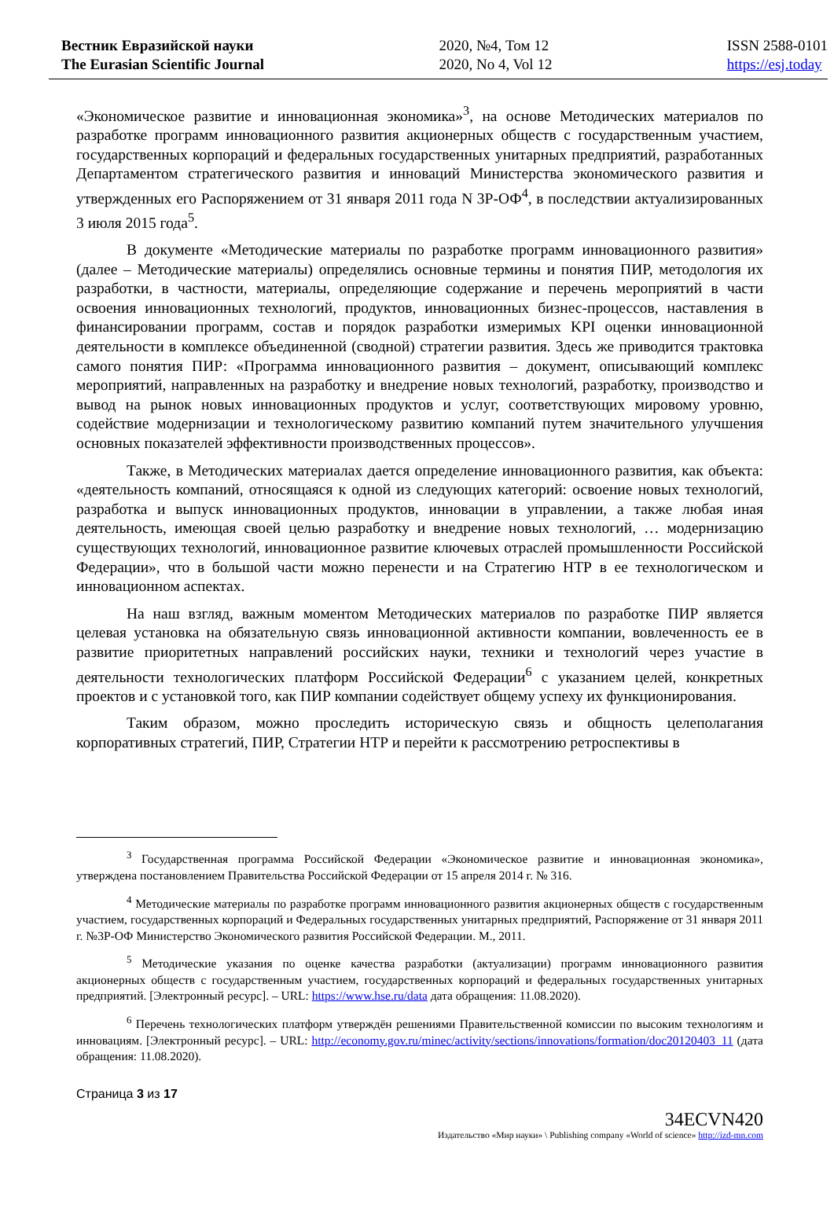Вестник Евразийской науки
The Eurasian Scientific Journal
2020, №4, Том 12
2020, No 4, Vol 12
ISSN 2588-0101
https://esj.today
«Экономическое развитие и инновационная экономика»<sup>3</sup>, на основе Методических материалов по разработке программ инновационного развития акционерных обществ с государственным участием, государственных корпораций и федеральных государственных унитарных предприятий, разработанных Департаментом стратегического развития и инноваций Министерства экономического развития и утвержденных его Распоряжением от 31 января 2011 года N 3Р-ОФ<sup>4</sup>, в последствии актуализированных 3 июля 2015 года<sup>5</sup>.
В документе «Методические материалы по разработке программ инновационного развития» (далее – Методические материалы) определялись основные термины и понятия ПИР, методология их разработки, в частности, материалы, определяющие содержание и перечень мероприятий в части освоения инновационных технологий, продуктов, инновационных бизнес-процессов, наставления в финансировании программ, состав и порядок разработки измеримых KPI оценки инновационной деятельности в комплексе объединенной (сводной) стратегии развития. Здесь же приводится трактовка самого понятия ПИР: «Программа инновационного развития – документ, описывающий комплекс мероприятий, направленных на разработку и внедрение новых технологий, разработку, производство и вывод на рынок новых инновационных продуктов и услуг, соответствующих мировому уровню, содействие модернизации и технологическому развитию компаний путем значительного улучшения основных показателей эффективности производственных процессов».
Также, в Методических материалах дается определение инновационного развития, как объекта: «деятельность компаний, относящаяся к одной из следующих категорий: освоение новых технологий, разработка и выпуск инновационных продуктов, инновации в управлении, а также любая иная деятельность, имеющая своей целью разработку и внедрение новых технологий, … модернизацию существующих технологий, инновационное развитие ключевых отраслей промышленности Российской Федерации», что в большой части можно перенести и на Стратегию НТР в ее технологическом и инновационном аспектах.
На наш взгляд, важным моментом Методических материалов по разработке ПИР является целевая установка на обязательную связь инновационной активности компании, вовлеченность ее в развитие приоритетных направлений российских науки, техники и технологий через участие в деятельности технологических платформ Российской Федерации<sup>6</sup> с указанием целей, конкретных проектов и с установкой того, как ПИР компании содействует общему успеху их функционирования.
Таким образом, можно проследить историческую связь и общность целеполагания корпоративных стратегий, ПИР, Стратегии НТР и перейти к рассмотрению ретроспективы в
<sup>3</sup> Государственная программа Российской Федерации «Экономическое развитие и инновационная экономика», утверждена постановлением Правительства Российской Федерации от 15 апреля 2014 г. № 316.
<sup>4</sup> Методические материалы по разработке программ инновационного развития акционерных обществ с государственным участием, государственных корпораций и Федеральных государственных унитарных предприятий, Распоряжение от 31 января 2011 г. №3Р-ОФ Министерство Экономического развития Российской Федерации. М., 2011.
<sup>5</sup> Методические указания по оценке качества разработки (актуализации) программ инновационного развития акционерных обществ с государственным участием, государственных корпораций и федеральных государственных унитарных предприятий. [Электронный ресурс]. – URL: https://www.hse.ru/data дата обращения: 11.08.2020).
<sup>6</sup> Перечень технологических платформ утверждён решениями Правительственной комиссии по высоким технологиям и инновациям. [Электронный ресурс]. – URL: http://economy.gov.ru/minec/activity/sections/innovations/formation/doc20120403_11 (дата обращения: 11.08.2020).
Страница 3 из 17
34ECVN420
Издательство «Мир науки» \ Publishing company «World of science» http://izd-mn.com